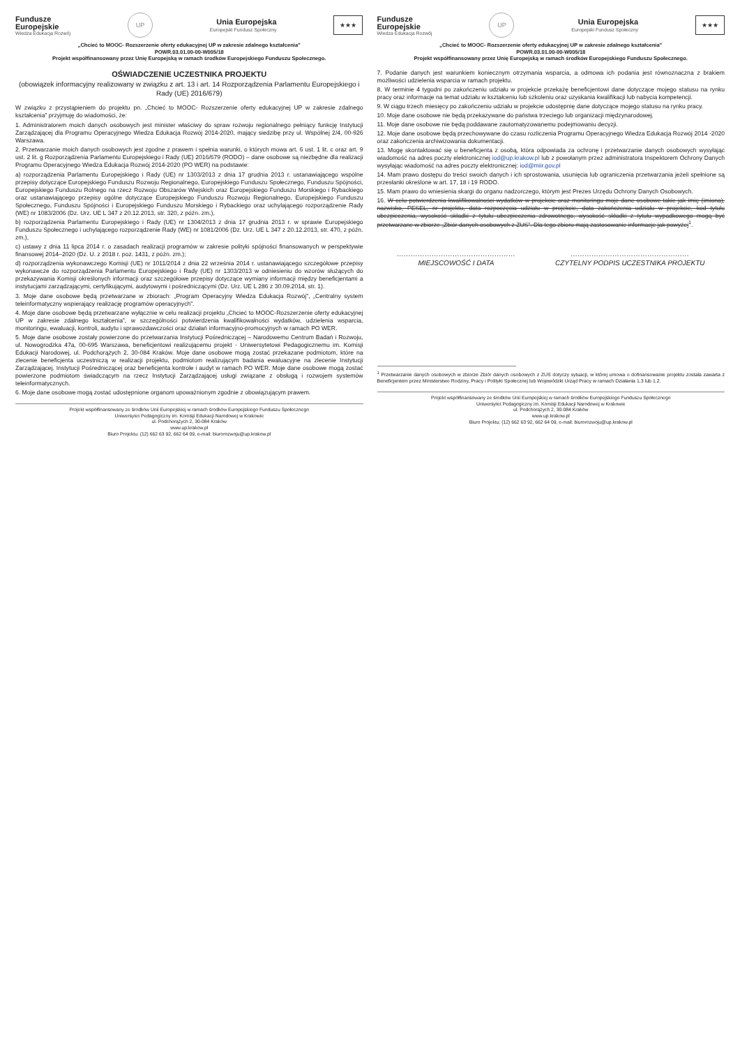Fundusze
Europejskie
Wiedza Edukacja Rozwój
UP
Unia Europejska
Europejski Fundusz Społeczny
★★★
„Chcieć to MOOC- Rozszerzenie oferty edukacyjnej UP w zakresie zdalnego kształcenia”
POWR.03.01.00-00-W005/18
Projekt współfinansowany przez Unię Europejską w ramach środków Europejskiego Funduszu Społecznego.
OŚWIADCZENIE UCZESTNIKA PROJEKTU
(obowiązek informacyjny realizowany w związku z art. 13 i art. 14 Rozporządzenia Parlamentu Europejskiego i Rady (UE) 2016/679)
W związku z przystąpieniem do projektu pn. „Chcieć to MOOC- Rozszerzenie oferty edukacyjnej UP w zakresie zdalnego kształcenia” przyjmuję do wiadomości, że:
1. Administratorem moich danych osobowych jest minister właściwy do spraw rozwoju regionalnego pełniący funkcję Instytucji Zarządzającej dla Programu Operacyjnego Wiedza Edukacja Rozwój 2014-2020, mający siedzibę przy ul. Wspólnej 2/4, 00-926 Warszawa.
2. Przetwarzanie moich danych osobowych jest zgodne z prawem i spełnia warunki, o których mowa art. 6 ust. 1 lit. c oraz art. 9 ust. 2 lit. g Rozporządzenia Parlamentu Europejskiego i Rady (UE) 2016/679 (RODO) – dane osobowe są niezbędne dla realizacji Programu Operacyjnego Wiedza Edukacja Rozwój 2014-2020 (PO WER) na podstawie:
a) rozporządzenia Parlamentu Europejskiego i Rady (UE) nr 1303/2013 z dnia 17 grudnia 2013 r. ustanawiającego wspólne przepisy dotyczące Europejskiego Funduszu Rozwoju Regionalnego, Europejskiego Funduszu Społecznego, Funduszu Spójności, Europejskiego Funduszu Rolnego na rzecz Rozwoju Obszarów Wiejskich oraz Europejskiego Funduszu Morskiego i Rybackiego oraz ustanawiającego przepisy ogólne dotyczące Europejskiego Funduszu Rozwoju Regionalnego, Europejskiego Funduszu Społecznego, Funduszu Spójności i Europejskiego Funduszu Morskiego i Rybackiego oraz uchylającego rozporządzenie Rady (WE) nr 1083/2006 (Dz. Urz. UE L 347 z 20.12.2013, str. 320, z późn. zm.),
b) rozporządzenia Parlamentu Europejskiego i Rady (UE) nr 1304/2013 z dnia 17 grudnia 2013 r. w sprawie Europejskiego Funduszu Społecznego i uchylającego rozporządzenie Rady (WE) nr 1081/2006 (Dz. Urz. UE L 347 z 20.12.2013, str. 470, z późn. zm.),
c) ustawy z dnia 11 lipca 2014 r. o zasadach realizacji programów w zakresie polityki spójności finansowanych w perspektywie finansowej 2014–2020 (Dz. U. z 2018 r. poz. 1431, z późn. zm.);
d) rozporządzenia wykonawczego Komisji (UE) nr 1011/2014 z dnia 22 września 2014 r. ustanawiającego szczegółowe przepisy wykonawcze do rozporządzenia Parlamentu Europejskiego i Rady (UE) nr 1303/2013 w odniesieniu do wzorów służących do przekazywania Komisji określonych informacji oraz szczegółowe przepisy dotyczące wymiany informacji między beneficjentami a instytucjami zarządzającymi, certyfikującymi, audytowymi i pośredniczącymi (Dz. Urz. UE L 286 z 30.09.2014, str. 1).
3. Moje dane osobowe będą przetwarzane w zbiorach: „Program Operacyjny Wiedza Edukacja Rozwój”, „Centralny system teleinformatyczny wspierający realizację programów operacyjnych”.
4. Moje dane osobowe będą przetwarzane wyłącznie w celu realizacji projektu „Chcieć to MOOC-Rozszerzenie oferty edukacyjnej UP w zakresie zdalnego kształcenia”, w szczególności potwierdzenia kwalifikowalności wydatków, udzielenia wsparcia, monitoringu, ewaluacji, kontroli, audytu i sprawozdawczości oraz działań informacyjno-promocyjnych w ramach PO WER.
5. Moje dane osobowe zostały powierzone do przetwarzania Instytucji Pośredniczącej – Narodowemu Centrum Badań i Rozwoju, ul. Nowogrodzka 47a, 00-695 Warszawa, beneficjentowi realizującemu projekt - Uniwersytetowi Pedagogicznemu im. Komisji Edukacji Narodowej, ul. Podchorążych 2, 30-084 Kraków. Moje dane osobowe mogą zostać przekazane podmiotom, które na zlecenie beneficjenta uczestniczą w realizacji projektu, podmiotom realizującym badania ewaluacyjne na zlecenie Instytucji Zarządzającej, Instytucji Pośredniczącej oraz beneficjenta kontrole i audyt w ramach PO WER. Moje dane osobowe mogą zostać powierzone podmiotom świadczącym na rzecz Instytucji Zarządzającej usługi związane z obsługą i rozwojem systemów teleinformatycznych.
6. Moje dane osobowe mogą zostać udostępnione organom upoważnionym zgodnie z obowiązującym prawem.
Projekt współfinansowany ze środków Unii Europejskiej w ramach środków Europejskiego Funduszu Społecznego
Uniwersytet Pedagogiczny im. Komisji Edukacji Narodowej w Krakowie
ul. Podchorążych 2, 30-084 Kraków
www.up.krakow.pl
Biuro Projektu: (12) 662 63 92, 662 64 09, e-mail: biurorozwoju@up.krakow.pl
Fundusze
Europejskie
Wiedza Edukacja Rozwój
UP
Unia Europejska
Europejski Fundusz Społeczny
★★★
„Chcieć to MOOC- Rozszerzenie oferty edukacyjnej UP w zakresie zdalnego kształcenia”
POWR.03.01.00-00-W005/18
Projekt współfinansowany przez Unię Europejską w ramach środków Europejskiego Funduszu Społecznego.
7. Podanie danych jest warunkiem koniecznym otrzymania wsparcia, a odmowa ich podania jest równoznaczna z brakiem możliwości udzielenia wsparcia w ramach projektu.
8. W terminie 4 tygodni po zakończeniu udziału w projekcie przekażę beneficjentowi dane dotyczące mojego statusu na rynku pracy oraz informacje na temat udziału w kształceniu lub szkoleniu oraz uzyskania kwalifikacji lub nabycia kompetencji.
9. W ciągu trzech miesięcy po zakończeniu udziału w projekcie udostępnię dane dotyczące mojego statusu na rynku pracy.
10. Moje dane osobowe nie będą przekazywane do państwa trzeciego lub organizacji międzynarodowej.
11. Moje dane osobowe nie będą poddawane zautomatyzowanemu podejmowaniu decyzji.
12. Moje dane osobowe będą przechowywane do czasu rozliczenia Programu Operacyjnego Wiedza Edukacja Rozwój 2014 -2020 oraz zakończenia archiwizowania dokumentacji.
13. Mogę skontaktować się u beneficjenta z osobą, która odpowiada za ochronę i przetwarzanie danych osobowych wysyłając wiadomość na adres poczty elektronicznej iod@up.krakow.pl lub z powołanym przez administratora Inspektorem Ochrony Danych wysyłając wiadomość na adres poczty elektronicznej: iod@miir.gov.pl
14. Mam prawo dostępu do treści swoich danych i ich sprostowania, usunięcia lub ograniczenia przetwarzania jeżeli spełnione są przesłanki określone w art. 17, 18 i 19 RODO.
15. Mam prawo do wniesienia skargi do organu nadzorczego, którym jest Prezes Urzędu Ochrony Danych Osobowych.
16. W celu potwierdzenia kwalifikowalności wydatków w projekcie oraz monitoringu moje dane osobowe takie jak imię (imiona), nazwisko, PESEL, nr projektu, data rozpoczęcia udziału w projekcie, data zakończenia udziału w projekcie, kod tytułu ubezpieczenia, wysokość składki z tytułu ubezpieczenia zdrowotnego, wysokość składki z tytułu wypadkowego mogą być przetwarzane w zbiorze „Zbiór danych osobowych z ZUS”. Dla tego zbioru mają zastosowanie informacje jak powyżej<sup>1</sup>.
……………………………………………
MIEJSCOWOŚĆ I DATA
……………………………………………
CZYTELNY PODPIS UCZESTNIKA PROJEKTU
<sup>1</sup> Przetwarzanie danych osobowych w zbiorze Zbiór danych osobowych z ZUS dotyczy sytuacji, w której umowa o dofinansowanie projektu została zawarta z Beneficjentem przez Ministerstwo Rodziny, Pracy i Polityki Społecznej lub Wojewódzki Urząd Pracy w ramach Działania 1.3 lub 1.2.
Projekt współfinansowany ze środków Unii Europejskiej w ramach środków Europejskiego Funduszu Społecznego
Uniwersytet Pedagogiczny im. Komisji Edukacji Narodowej w Krakowie
ul. Podchorążych 2, 30-084 Kraków
www.up.krakow.pl
Biuro Projektu: (12) 662 63 92, 662 64 09, e-mail: biurorozwoju@up.krakow.pl